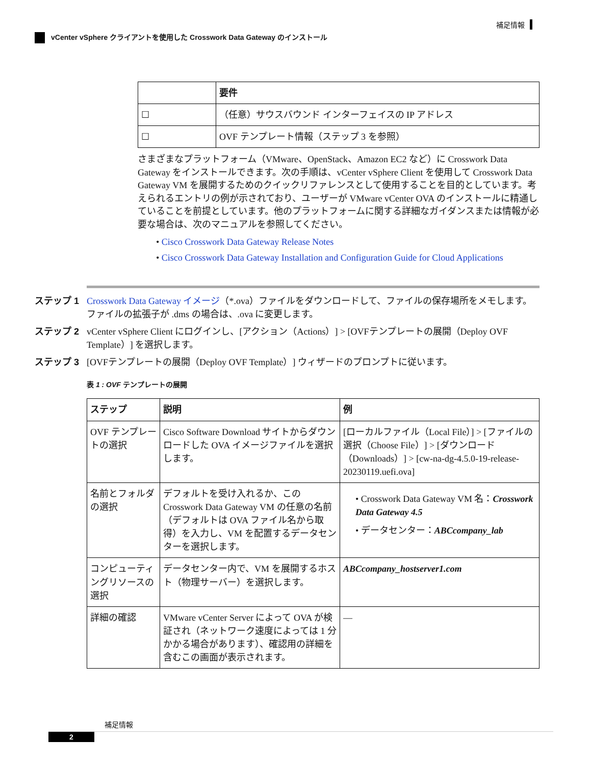補足情報
vCenter vSphere クライアントを使用した Crosswork Data Gateway のインストール
| | 要件 |
| --- | --- |
| ☐ | （任意）サウスバウンド インターフェイスの IP アドレス |
| ☐ | OVF テンプレート情報（ステップ 3 を参照） |
さまざまなプラットフォーム（VMware、OpenStack、Amazon EC2 など）に Crosswork Data Gateway をインストールできます。次の手順は、vCenter vSphere Client を使用して Crosswork Data Gateway VM を展開するためのクイックリファレンスとして使用することを目的としています。考えられるエントリの例が示されており、ユーザーが VMware vCenter OVA のインストールに精通していることを前提としています。他のプラットフォームに関する詳細なガイダンスまたは情報が必要な場合は、次のマニュアルを参照してください。
• Cisco Crosswork Data Gateway Release Notes
• Cisco Crosswork Data Gateway Installation and Configuration Guide for Cloud Applications
ステップ 1 Crosswork Data Gateway イメージ（*.ova）ファイルをダウンロードして、ファイルの保存場所をメモします。ファイルの拡張子が .dms の場合は、.ova に変更します。
ステップ 2 vCenter vSphere Client にログインし、[アクション（Actions）] > [OVFテンプレートの展開（Deploy OVF Template）] を選択します。
ステップ 3 [OVFテンプレートの展開（Deploy OVF Template）] ウィザードのプロンプトに従います。
表 1 : OVF テンプレートの展開
| ステップ | 説明 | 例 |
| --- | --- | --- |
| OVF テンプレートの選択 | Cisco Software Download サイトからダウンロードした OVA イメージファイルを選択します。 | [ローカルファイル（Local File）] > [ファイルの選択（Choose File）] > [ダウンロード（Downloads）] > [cw-na-dg-4.5.0-19-release-20230119.uefi.ova] |
| 名前とフォルダの選択 | デフォルトを受け入れるか、この Crosswork Data Gateway VM の任意の名前（デフォルトは OVA ファイル名から取得）を入力し、VM を配置するデータセンターを選択します。 | • Crosswork Data Gateway VM 名： Crosswork Data Gateway 4.5 • データセンター： ABCcompany_lab |
| コンピューティングリソースの選択 | データセンター内で、VM を展開するホスト（物理サーバー）を選択します。 | ABCcompany_hostserver1.com |
| 詳細の確認 | VMware vCenter Server によって OVA が検証され（ネットワーク速度によっては 1 分かかる場合があります）、確認用の詳細を含むこの画面が表示されます。 | — |
補足情報
2